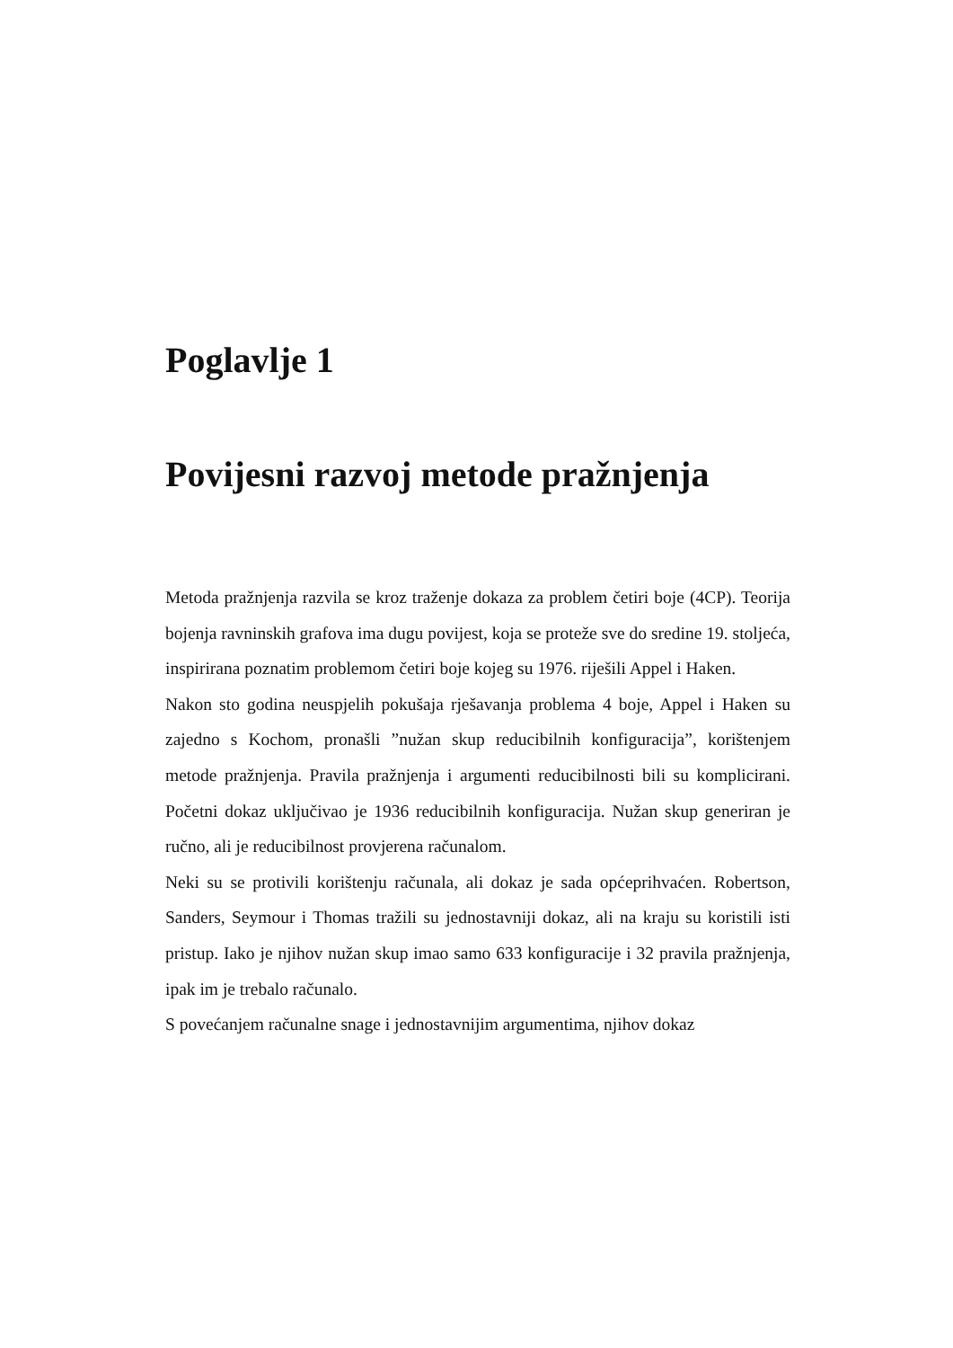Poglavlje 1
Povijesni razvoj metode pražnjenja
Metoda pražnjenja razvila se kroz traženje dokaza za problem četiri boje (4CP). Teorija bojenja ravninskih grafova ima dugu povijest, koja se proteže sve do sredine 19. stoljeća, inspirirana poznatim problemom četiri boje kojeg su 1976. riješili Appel i Haken.
Nakon sto godina neuspjelih pokušaja rješavanja problema 4 boje, Appel i Haken su zajedno s Kochom, pronašli ”nužan skup reducibilnih konfiguracija”, korištenjem metode pražnjenja. Pravila pražnjenja i argumenti reducibilnosti bili su komplicirani. Početni dokaz uključivao je 1936 reducibilnih konfiguracija. Nužan skup generiran je ručno, ali je reducibilnost provjerena računalom.
Neki su se protivili korištenju računala, ali dokaz je sada općeprihvaćen. Robertson, Sanders, Seymour i Thomas tražili su jednostavniji dokaz, ali na kraju su koristili isti pristup. Iako je njihov nužan skup imao samo 633 konfiguracije i 32 pravila pražnjenja, ipak im je trebalo računalo.
S povećanjem računalne snage i jednostavnijim argumentima, njihov dokaz